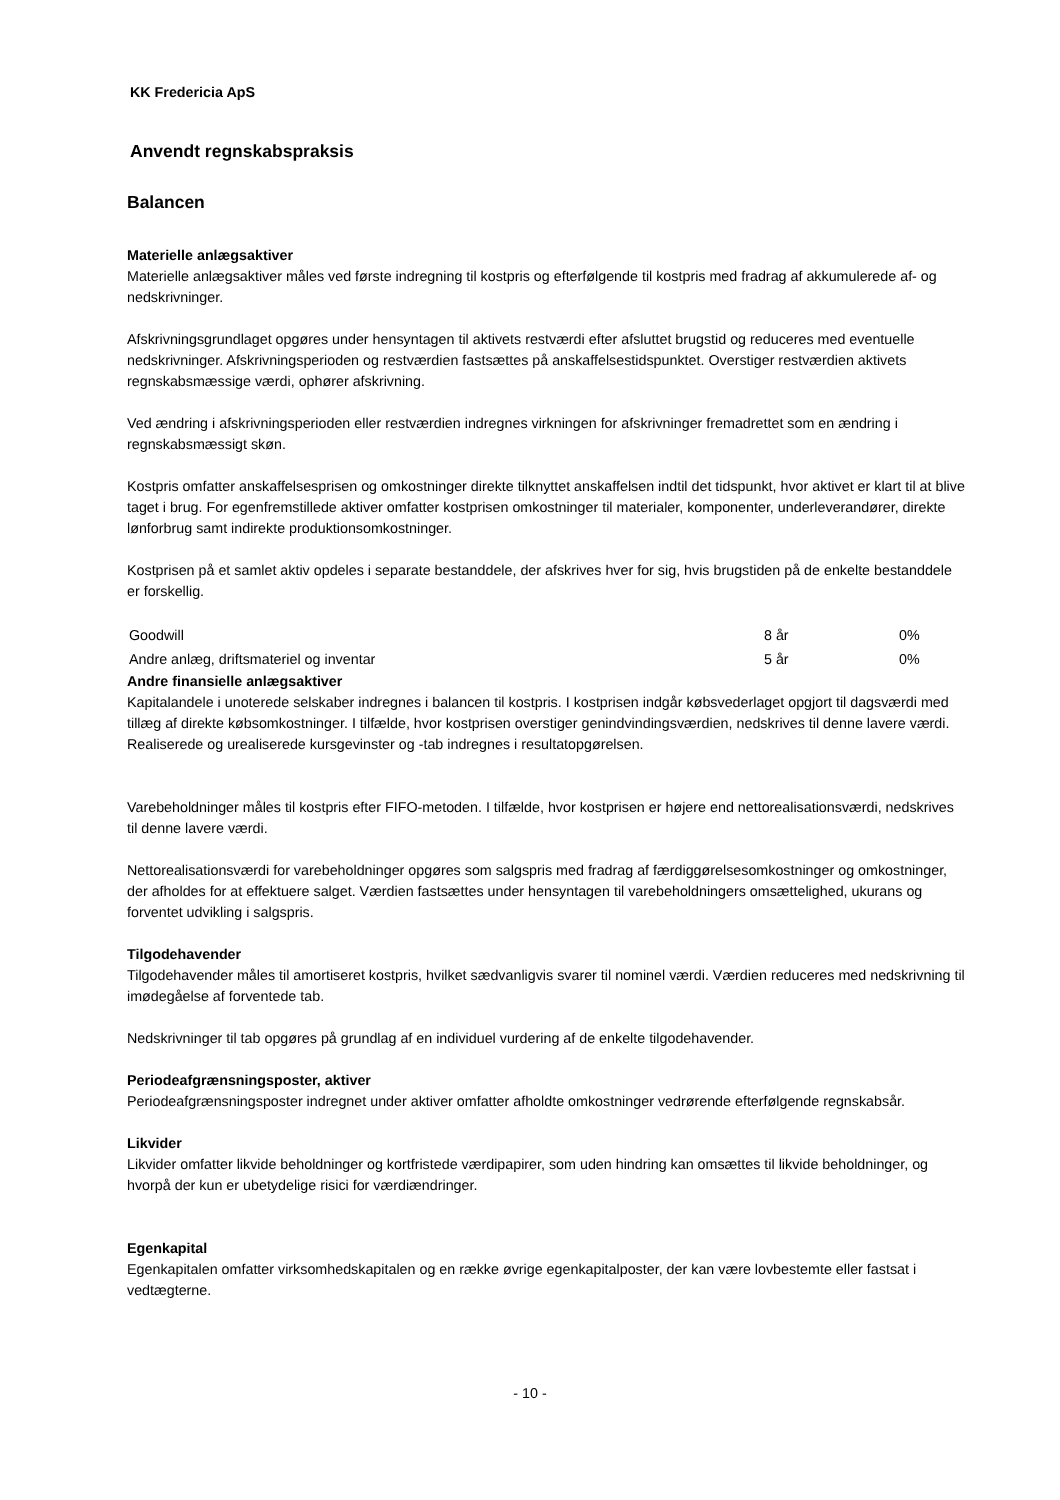KK Fredericia ApS
Anvendt regnskabspraksis
Balancen
Materielle anlægsaktiver
Materielle anlægsaktiver måles ved første indregning til kostpris og efterfølgende til kostpris med fradrag af akkumulerede af- og nedskrivninger.
Afskrivningsgrundlaget opgøres under hensyntagen til aktivets restværdi efter afsluttet brugstid og reduceres med eventuelle nedskrivninger. Afskrivningsperioden og restværdien fastsættes på anskaffelsestidspunktet. Overstiger restværdien aktivets regnskabsmæssige værdi, ophører afskrivning.
Ved ændring i afskrivningsperioden eller restværdien indregnes virkningen for afskrivninger fremadrettet som en ændring i regnskabsmæssigt skøn.
Kostpris omfatter anskaffelsesprisen og omkostninger direkte tilknyttet anskaffelsen indtil det tidspunkt, hvor aktivet er klart til at blive taget i brug. For egenfremstillede aktiver omfatter kostprisen omkostninger til materialer, komponenter, underleverandører, direkte lønforbrug samt indirekte produktionsomkostninger.
Kostprisen på et samlet aktiv opdeles i separate bestanddele, der afskrives hver for sig, hvis brugstiden på de enkelte bestanddele er forskellig.
| Goodwill | 8 år | 0% |
| Andre anlæg, driftsmateriel og inventar | 5 år | 0% |
Andre finansielle anlægsaktiver
Kapitalandele i unoterede selskaber indregnes i balancen til kostpris. I kostprisen indgår købsvederlaget opgjort til dagsværdi med tillæg af direkte købsomkostninger. I tilfælde, hvor kostprisen overstiger genindvindingsværdien, nedskrives til denne lavere værdi. Realiserede og urealiserede kursgevinster og -tab indregnes i resultatopgørelsen.
Varebeholdninger måles til kostpris efter FIFO-metoden. I tilfælde, hvor kostprisen er højere end nettorealisationsværdi, nedskrives til denne lavere værdi.
Nettorealisationsværdi for varebeholdninger opgøres som salgspris med fradrag af færdiggørelsesomkostninger og omkostninger, der afholdes for at effektuere salget. Værdien fastsættes under hensyntagen til varebeholdningers omsættelighed, ukurans og forventet udvikling i salgspris.
Tilgodehavender
Tilgodehavender måles til amortiseret kostpris, hvilket sædvanligvis svarer til nominel værdi. Værdien reduceres med nedskrivning til imødegåelse af forventede tab.
Nedskrivninger til tab opgøres på grundlag af en individuel vurdering af de enkelte tilgodehavender.
Periodeafgrænsningsposter, aktiver
Periodeafgrænsningsposter indregnet under aktiver omfatter afholdte omkostninger vedrørende efterfølgende regnskabsår.
Likvider
Likvider omfatter likvide beholdninger og kortfristede værdipapirer, som uden hindring kan omsættes til likvide beholdninger, og hvorpå der kun er ubetydelige risici for værdiændringer.
Egenkapital
Egenkapitalen omfatter virksomhedskapitalen og en række øvrige egenkapitalposter, der kan være lovbestemte eller fastsat i vedtægterne.
- 10 -